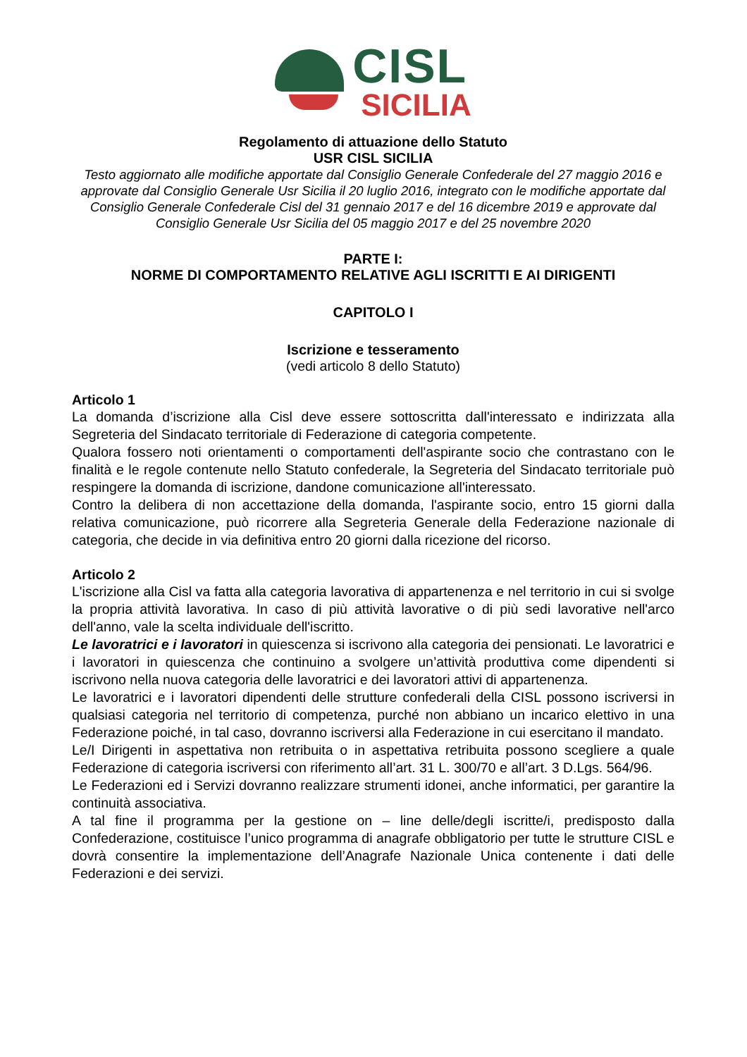CISL
SICILIA
Regolamento di attuazione dello Statuto
USR CISL SICILIA
Testo aggiornato alle modifiche apportate dal Consiglio Generale Confederale del 27 maggio 2016 e approvate dal Consiglio Generale Usr Sicilia il 20 luglio 2016, integrato con le modifiche apportate dal Consiglio Generale Confederale Cisl del 31 gennaio 2017 e del 16 dicembre 2019 e approvate dal Consiglio Generale Usr Sicilia del 05 maggio 2017 e del 25 novembre 2020
PARTE I:
NORME DI COMPORTAMENTO RELATIVE AGLI ISCRITTI E AI DIRIGENTI
CAPITOLO I
Iscrizione e tesseramento
(vedi articolo 8 dello Statuto)
Articolo 1
La domanda d’iscrizione alla Cisl deve essere sottoscritta dall'interessato e indirizzata alla Segreteria del Sindacato territoriale di Federazione di categoria competente.
Qualora fossero noti orientamenti o comportamenti dell'aspirante socio che contrastano con le finalità e le regole contenute nello Statuto confederale, la Segreteria del Sindacato territoriale può respingere la domanda di iscrizione, dandone comunicazione all'interessato.
Contro la delibera di non accettazione della domanda, l'aspirante socio, entro 15 giorni dalla relativa comunicazione, può ricorrere alla Segreteria Generale della Federazione nazionale di categoria, che decide in via definitiva entro 20 giorni dalla ricezione del ricorso.
Articolo 2
L'iscrizione alla Cisl va fatta alla categoria lavorativa di appartenenza e nel territorio in cui si svolge la propria attività lavorativa. In caso di più attività lavorative o di più sedi lavorative nell'arco dell'anno, vale la scelta individuale dell'iscritto.
Le lavoratrici e i lavoratori in quiescenza si iscrivono alla categoria dei pensionati. Le lavoratrici e i lavoratori in quiescenza che continuino a svolgere un’attività produttiva come dipendenti si iscrivono nella nuova categoria delle lavoratrici e dei lavoratori attivi di appartenenza.
Le lavoratrici e i lavoratori dipendenti delle strutture confederali della CISL possono iscriversi in qualsiasi categoria nel territorio di competenza, purché non abbiano un incarico elettivo in una Federazione poiché, in tal caso, dovranno iscriversi alla Federazione in cui esercitano il mandato.
Le/I Dirigenti in aspettativa non retribuita o in aspettativa retribuita possono scegliere a quale Federazione di categoria iscriversi con riferimento all’art. 31 L. 300/70 e all’art. 3 D.Lgs. 564/96.
Le Federazioni ed i Servizi dovranno realizzare strumenti idonei, anche informatici, per garantire la continuità associativa.
A tal fine il programma per la gestione on – line delle/degli iscritte/i, predisposto dalla Confederazione, costituisce l’unico programma di anagrafe obbligatorio per tutte le strutture CISL e dovrà consentire la implementazione dell’Anagrafe Nazionale Unica contenente i dati delle Federazioni e dei servizi.